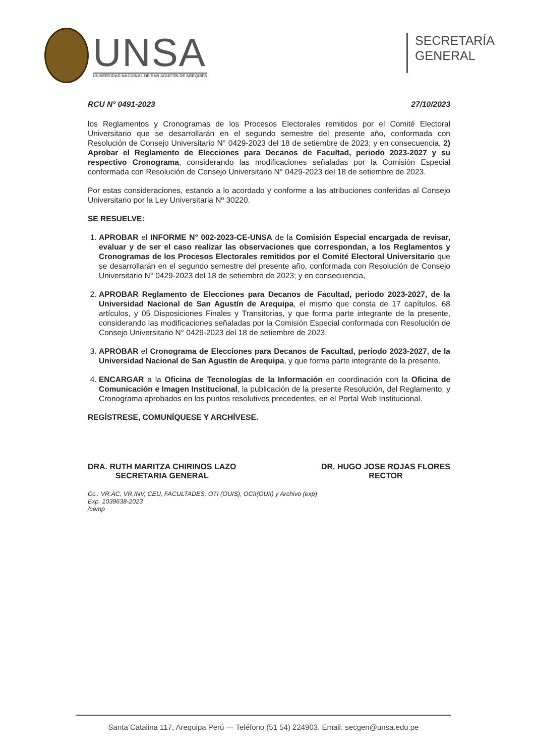UNSA
UNIVERSIDAD NACIONAL DE SAN AGUSTÍN DE AREQUIPA
SECRETARÍA
GENERAL
RCU N° 0491-2023 27/10/2023
los Reglamentos y Cronogramas de los Procesos Electorales remitidos por el Comité Electoral Universitario que se desarrollarán en el segundo semestre del presente año, conformada con Resolución de Consejo Universitario N° 0429-2023 del 18 de setiembre de 2023; y en consecuencia, 2) Aprobar el Reglamento de Elecciones para Decanos de Facultad, periodo 2023-2027 y su respectivo Cronograma, considerando las modificaciones señaladas por la Comisión Especial conformada con Resolución de Consejo Universitario N° 0429-2023 del 18 de setiembre de 2023.
Por estas consideraciones, estando a lo acordado y conforme a las atribuciones conferidas al Consejo Universitario por la Ley Universitaria Nº 30220.
SE RESUELVE:
1. APROBAR el INFORME N° 002-2023-CE-UNSA de la Comisión Especial encargada de revisar, evaluar y de ser el caso realizar las observaciones que correspondan, a los Reglamentos y Cronogramas de los Procesos Electorales remitidos por el Comité Electoral Universitario que se desarrollarán en el segundo semestre del presente año, conformada con Resolución de Consejo Universitario N° 0429-2023 del 18 de setiembre de 2023; y en consecuencia,
2. APROBAR Reglamento de Elecciones para Decanos de Facultad, periodo 2023-2027, de la Universidad Nacional de San Agustín de Arequipa, el mismo que consta de 17 capítulos, 68 artículos, y 05 Disposiciones Finales y Transitorias, y que forma parte integrante de la presente, considerando las modificaciones señaladas por la Comisión Especial conformada con Resolución de Consejo Universitario N° 0429-2023 del 18 de setiembre de 2023.
3. APROBAR el Cronograma de Elecciones para Decanos de Facultad, periodo 2023-2027, de la Universidad Nacional de San Agustín de Arequipa, y que forma parte integrante de la presente.
4. ENCARGAR a la Oficina de Tecnologías de la Información en coordinación con la Oficina de Comunicación e Imagen Institucional, la publicación de la presente Resolución, del Reglamento, y Cronograma aprobados en los puntos resolutivos precedentes, en el Portal Web Institucional.
REGÍSTRESE, COMUNÍQUESE Y ARCHÍVESE.
DRA. RUTH MARITZA CHIRINOS LAZO
SECRETARIA GENERAL
DR. HUGO JOSE ROJAS FLORES
RECTOR
Cc.: VR.AC, VR.INV, CEU, FACULTADES, OTI (OUIS), OCII(OUII) y Archivo (exp)
Exp. 1039638-2023
/cemp
Santa Catalina 117, Arequipa Perú — Teléfono (51 54) 224903. Email: secgen@unsa.edu.pe